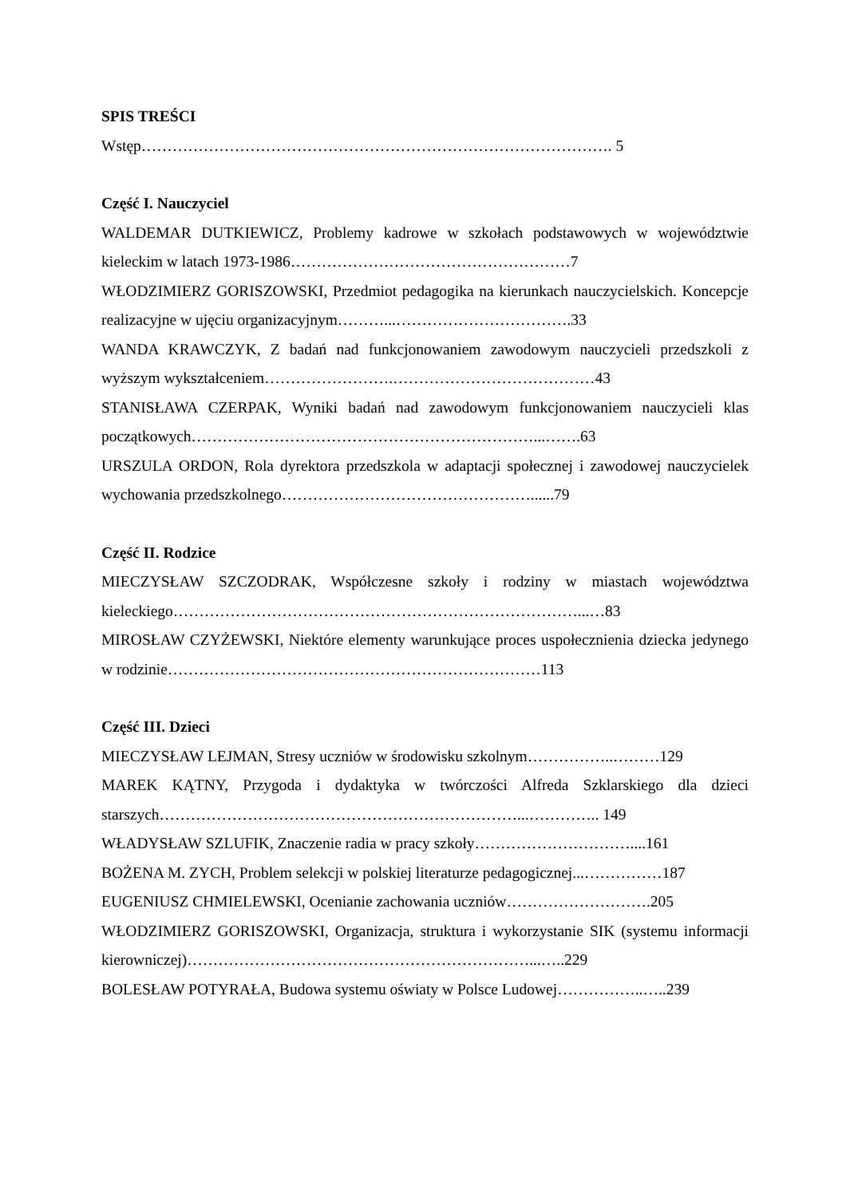SPIS TREŚCI
Wstęp………………………………………………………………………………. 5
Część I. Nauczyciel
WALDEMAR DUTKIEWICZ, Problemy kadrowe w szkołach podstawowych w województwie kieleckim w latach 1973-1986………………………………………………7
WŁODZIMIERZ GORISZOWSKI, Przedmiot pedagogika na kierunkach nauczycielskich. Koncepcje realizacyjne w ujęciu organizacyjnym………...…………………………….33
WANDA KRAWCZYK, Z badań nad funkcjonowaniem zawodowym nauczycieli przedszkoli z wyższym wykształceniem…………………….…………………………………43
STANISŁAWA CZERPAK, Wyniki badań nad zawodowym funkcjonowaniem nauczycieli klas początkowych…………………………………………………………...…….63
URSZULA ORDON, Rola dyrektora przedszkola w adaptacji społecznej i zawodowej nauczycielek wychowania przedszkolnego…………………………………………......79
Część II. Rodzice
MIECZYSŁAW SZCZODRAK, Współczesne szkoły i rodziny w miastach województwa kieleckiego……………………………………………………………………...…83
MIROSŁAW CZYŻEWSKI, Niektóre elementy warunkujące proces uspołecznienia dziecka jedynego w rodzinie………………………………………………………………113
Część III. Dzieci
MIECZYSŁAW LEJMAN, Stresy uczniów w środowisku szkolnym……………..………129
MAREK KĄTNY, Przygoda i dydaktyka w twórczości Alfreda Szklarskiego dla dzieci starszych……………………………………………………………...………….. 149
WŁADYSŁAW SZLUFIK, Znaczenie radia w pracy szkoły…………………………....161
BOŻENA M. ZYCH, Problem selekcji w polskiej literaturze pedagogicznej...……………187
EUGENIUSZ CHMIELEWSKI, Ocenianie zachowania uczniów……………………….205
WŁODZIMIERZ GORISZOWSKI, Organizacja, struktura i wykorzystanie SIK (systemu informacji kierowniczej)…………………………………………………………...…..229
BOLESŁAW POTYRAŁA, Budowa systemu oświaty w Polsce Ludowej……………..…..239